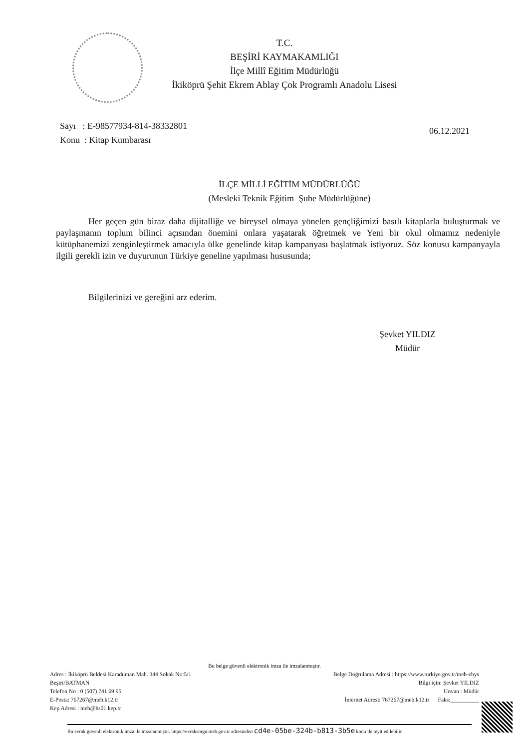T.C.
BEŞİRİ KAYMAKAMLIĞI
İlçe Millî Eğitim Müdürlüğü
İkiköprü Şehit Ekrem Ablay Çok Programlı Anadolu Lisesi
Sayı : E-98577934-814-38332801
Konu : Kitap Kumbarası
06.12.2021
İLÇE MİLLİ EĞİTİM MÜDÜRLÜĞÜ
(Mesleki Teknik Eğitim Şube Müdürlüğüne)
Her geçen gün biraz daha dijitalliğe ve bireysel olmaya yönelen gençliğimizi basılı kitaplarla buluşturmak ve paylaşmanın toplum bilinci açısından önemini onlara yaşatarak öğretmek ve Yeni bir okul olmamız nedeniyle kütüphanemizi zenginleştirmek amacıyla ülke genelinde kitap kampanyası başlatmak istiyoruz. Söz konusu kampanyayla ilgili gerekli izin ve duyurunun Türkiye geneline yapılması hususunda;
Bilgilerinizi ve gereğini arz ederim.
Şevket YILDIZ
Müdür
Bu belge güvenli elektronik imza ile imzalanmıştır.
Adres : İkiköprü Beldesi Karaduman Mah. 344 Sokak No:5/1
Beşiri/BATMAN
Telefon No : 0 (507) 741 69 95
E-Posta: 767267@meb.k12.tr
Kep Adresi : meb@hs01.kep.tr
Belge Doğrulama Adresi : https://www.turkiye.gov.tr/meb-ebys
Bilgi için: Şevket YILDIZ
Unvan : Müdür
İnternet Adresi: 767267@meb.k12.tr Faks:__________
Bu evrak güvenli elektronik imza ile imzalanmıştır. https://evraksorgu.meb.gov.tr adresinden cd4e-05be-324b-b813-3b5e kodu ile teyit edilebilir.